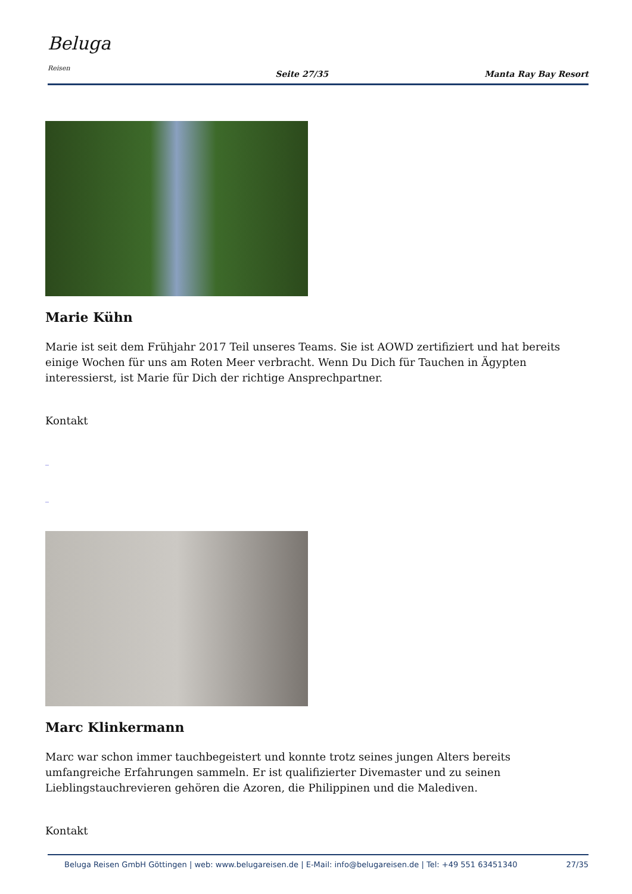Beluga
Reisen
Seite 27/35
Manta Ray Bay Resort
Marie Kühn
Marie ist seit dem Frühjahr 2017 Teil unseres Teams. Sie ist AOWD zertifiziert und hat bereits einige Wochen für uns am Roten Meer verbracht. Wenn Du Dich für Tauchen in Ägypten interessierst, ist Marie für Dich der richtige Ansprechpartner.
Kontakt
_
_
Marc Klinkermann
Marc war schon immer tauchbegeistert und konnte trotz seines jungen Alters bereits umfangreiche Erfahrungen sammeln. Er ist qualifizierter Divemaster und zu seinen Lieblingstauchrevieren gehören die Azoren, die Philippinen und die Malediven.
Kontakt
Beluga Reisen GmbH Göttingen | web: www.belugareisen.de | E-Mail: info@belugareisen.de | Tel: +49 551 63451340 27/35